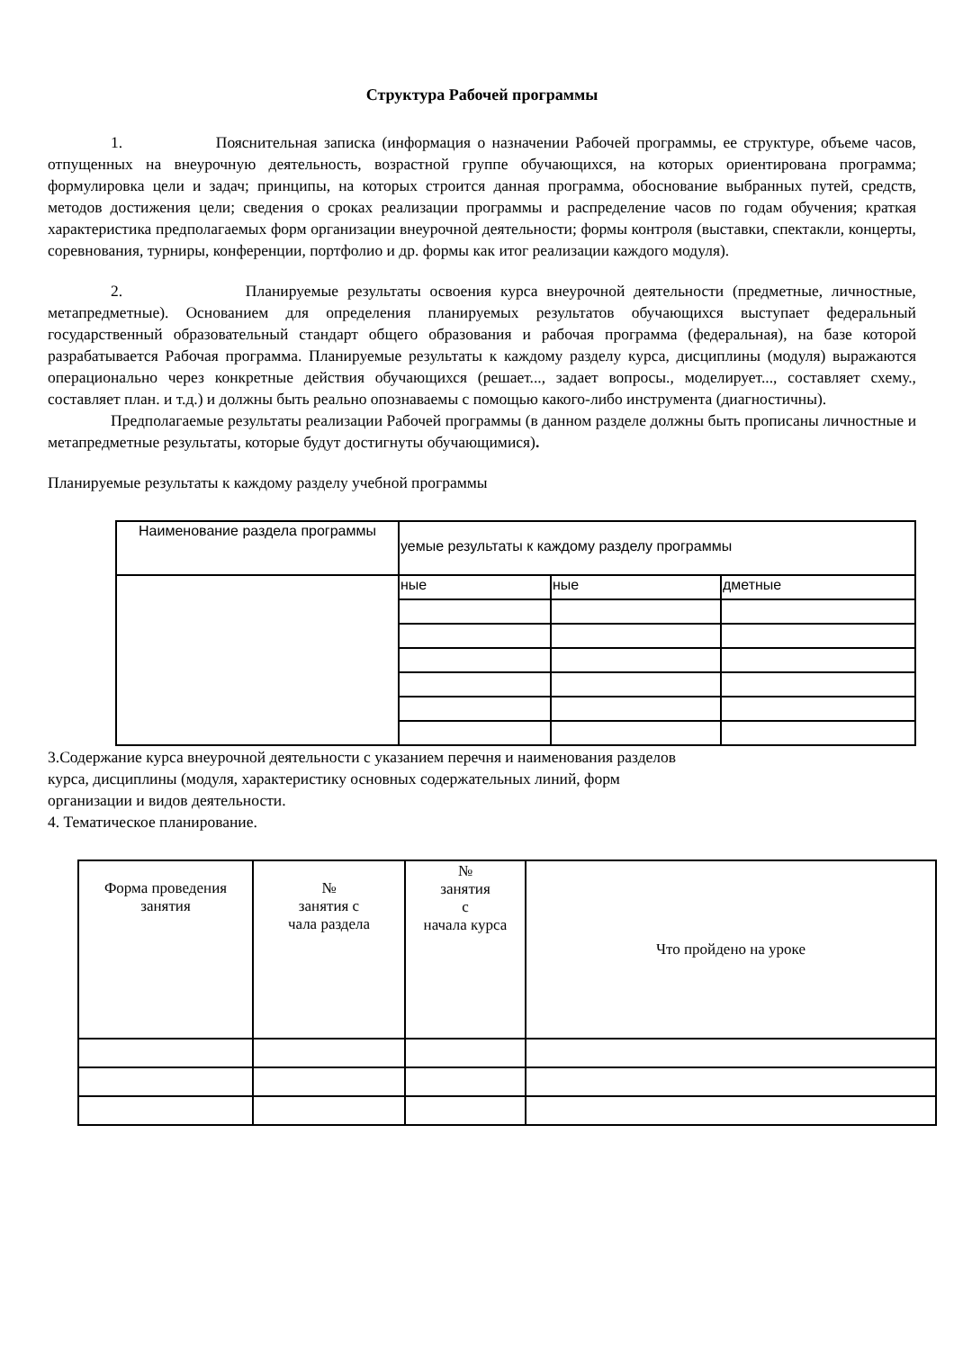Структура Рабочей программы
1. Пояснительная записка (информация о назначении Рабочей программы, ее структуре, объеме часов, отпущенных на внеурочную деятельность, возрастной группе обучающихся, на которых ориентирована программа; формулировка цели и задач; принципы, на которых строится данная программа, обоснование выбранных путей, средств, методов достижения цели; сведения о сроках реализации программы и распределение часов по годам обучения; краткая характеристика предполагаемых форм организации внеурочной деятельности; формы контроля (выставки, спектакли, концерты, соревнования, турниры, конференции, портфолио и др. формы как итог реализации каждого модуля).
2. Планируемые результаты освоения курса внеурочной деятельности (предметные, личностные, метапредметные). Основанием для определения планируемых результатов обучающихся выступает федеральный государственный образовательный стандарт общего образования и рабочая программа (федеральная), на базе которой разрабатывается Рабочая программа. Планируемые результаты к каждому разделу курса, дисциплины (модуля) выражаются операционально через конкретные действия обучающихся (решает..., задает вопросы., моделирует..., составляет схему., составляет план. и т.д.) и должны быть реально опознаваемы с помощью какого-либо инструмента (диагностичны).
Предполагаемые результаты реализации Рабочей программы (в данном разделе должны быть прописаны личностные и метапредметные результаты, которые будут достигнуты обучающимися).
Планируемые результаты к каждому разделу учебной программы
| Наименование раздела программы | уемые результаты к каждому разделу программы | | |
| | ные | ные | дметные |
3.Содержание курса внеурочной деятельности с указанием перечня и наименования разделов
курса, дисциплины (модуля, характеристику основных содержательных линий, форм
организации и видов деятельности.
4. Тематическое планирование.
| Форма проведения занятия | № занятия с чала раздела | № занятия с начала курса | Что пройдено на уроке |